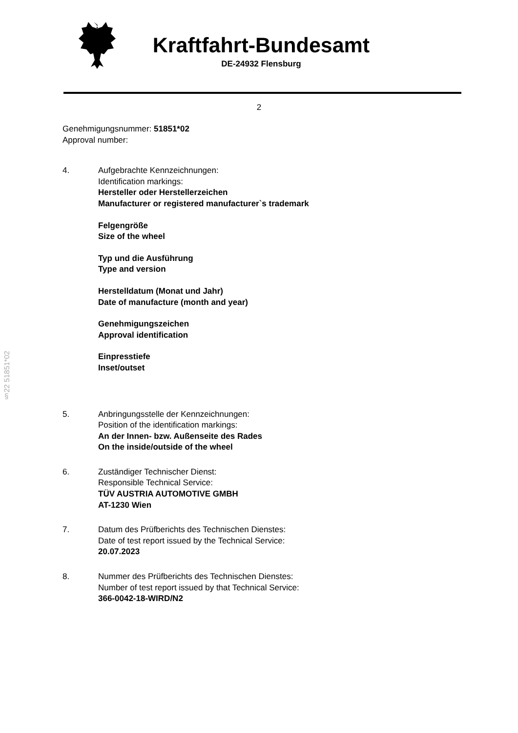Kraftfahrt-Bundesamt
DE-24932 Flensburg
2
§22 51851*02
Genehmigungsnummer: 51851*02
Approval number:
4. Aufgebrachte Kennzeichnungen:
Identification markings:
Hersteller oder Herstellerzeichen
Manufacturer or registered manufacturer`s trademark
Felgengröße
Size of the wheel
Typ und die Ausführung
Type and version
Herstelldatum (Monat und Jahr)
Date of manufacture (month and year)
Genehmigungszeichen
Approval identification
Einpresstiefe
Inset/outset
5. Anbringungsstelle der Kennzeichnungen:
Position of the identification markings:
An der Innen- bzw. Außenseite des Rades
On the inside/outside of the wheel
6. Zuständiger Technischer Dienst:
Responsible Technical Service:
TÜV AUSTRIA AUTOMOTIVE GMBH
AT-1230 Wien
7. Datum des Prüfberichts des Technischen Dienstes:
Date of test report issued by the Technical Service:
20.07.2023
8. Nummer des Prüfberichts des Technischen Dienstes:
Number of test report issued by that Technical Service:
366-0042-18-WIRD/N2